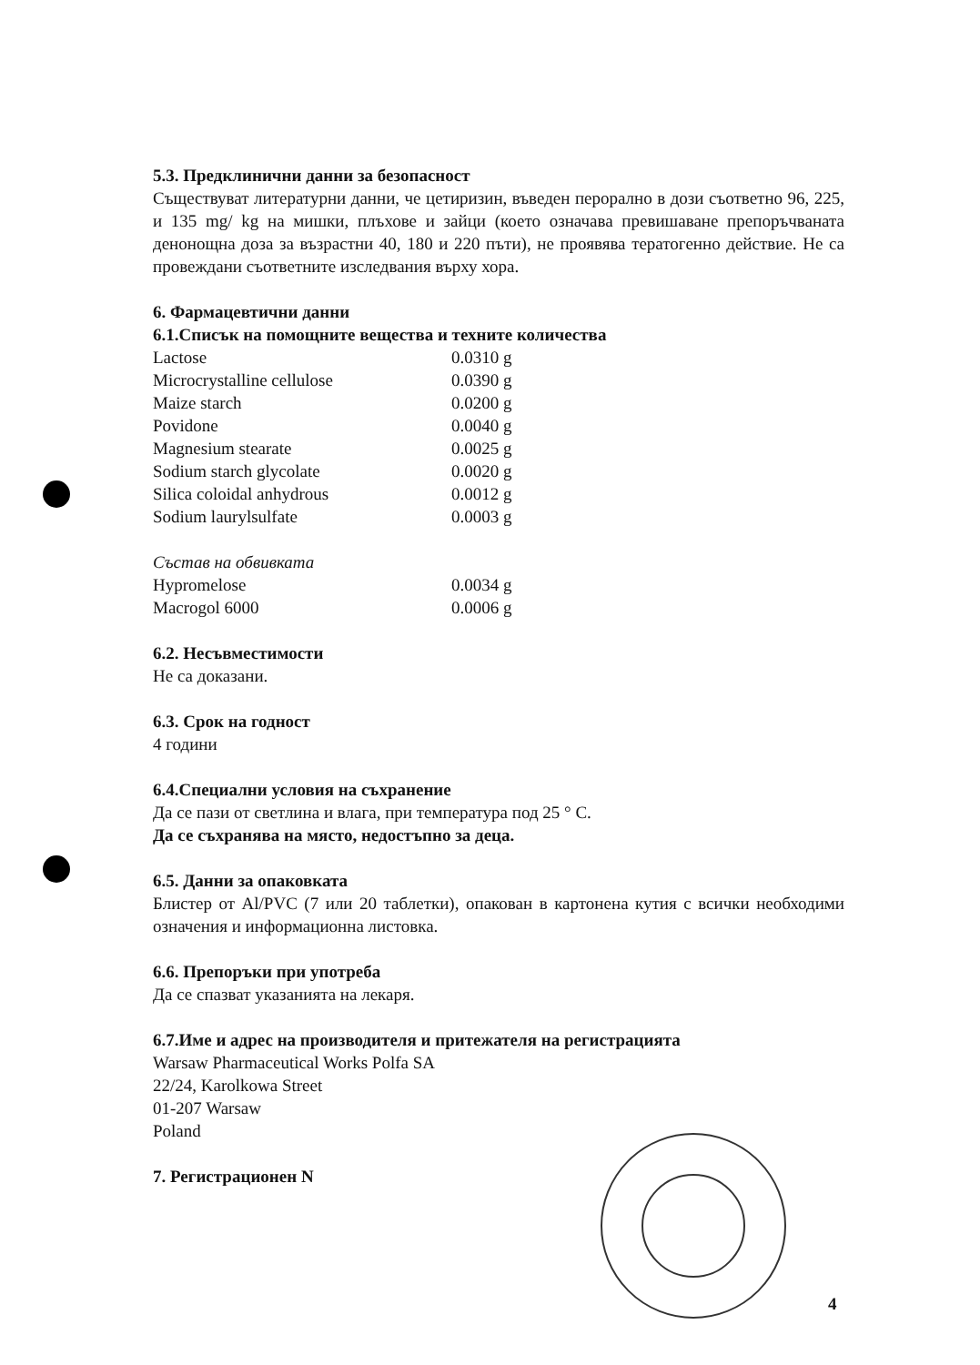5.3. Предклинични данни за безопасност
Съществуват литературни данни, че цетиризин, въведен перорално в дози съответно 96, 225, и 135 mg/ kg на мишки, плъхове и зайци (което означава превишаване препоръчваната денонощна доза за възрастни 40, 180 и 220 пъти), не проявява тератогенно действие. Не са провеждани съответните изследвания върху хора.
6. Фармацевтични данни
6.1.Списък на помощните вещества и техните количества
| Lactose | 0.0310 g |
| Microcrystalline cellulose | 0.0390 g |
| Maize starch | 0.0200 g |
| Povidone | 0.0040 g |
| Magnesium stearate | 0.0025 g |
| Sodium starch glycolate | 0.0020 g |
| Silica coloidal anhydrous | 0.0012 g |
| Sodium laurylsulfate | 0.0003 g |
Състав на обвивката
| Hypromelose | 0.0034 g |
| Macrogol 6000 | 0.0006 g |
6.2. Несъвместимости
Не са доказани.
6.3. Срок на годност
4 години
6.4.Специални условия на съхранение
Да се пази от светлина и влага, при температура под 25 ° С.
Да се съхранява на място, недостъпно за деца.
6.5. Данни за опаковката
Блистер от Al/PVC (7 или 20 таблетки), опакован в картонена кутия с всички необходими означения и информационна листовка.
6.6. Препоръки при употреба
Да се спазват указанията на лекаря.
6.7.Име и адрес на производителя и притежателя на регистрацията
Warsaw Pharmaceutical Works Polfa SA
22/24, Karolkowa Street
01-207 Warsaw
Poland
7. Регистрационен N
4